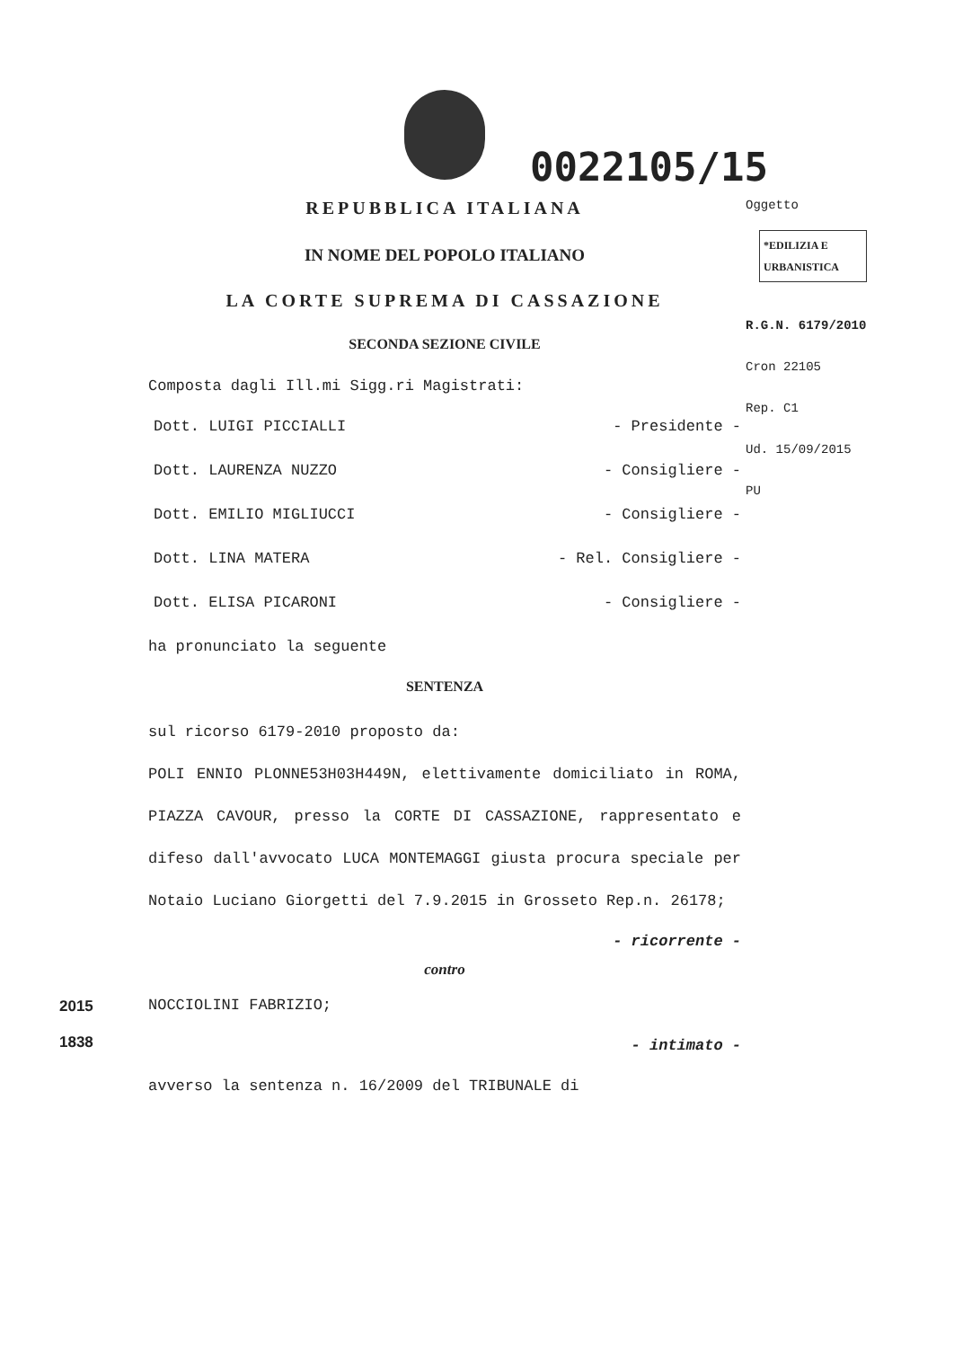0022105/15
REPUBBLICA ITALIANA
IN NOME DEL POPOLO ITALIANO
LA CORTE SUPREMA DI CASSAZIONE
SECONDA SEZIONE CIVILE
Composta dagli Ill.mi Sigg.ri Magistrati:
Dott. LUIGI PICCIALLI - Presidente -
Dott. LAURENZA NUZZO - Consigliere -
Dott. EMILIO MIGLIUCCI - Consigliere -
Dott. LINA MATERA - Rel. Consigliere -
Dott. ELISA PICARONI - Consigliere -
ha pronunciato la seguente
SENTENZA
sul ricorso 6179-2010 proposto da:
POLI ENNIO PLONNE53H03H449N, elettivamente domiciliato in ROMA, PIAZZA CAVOUR, presso la CORTE DI CASSAZIONE, rappresentato e difeso dall'avvocato LUCA MONTEMAGGI giusta procura speciale per Notaio Luciano Giorgetti del 7.9.2015 in Grosseto Rep.n. 26178;
- ricorrente -
contro
NOCCIOLINI FABRIZIO;
- intimato -
avverso la sentenza n. 16/2009 del TRIBUNALE di
Oggetto
*EDILIZIA E URBANISTICA
R.G.N. 6179/2010
Cron 22105
Rep. C1
Ud. 15/09/2015
PU
2015
1838